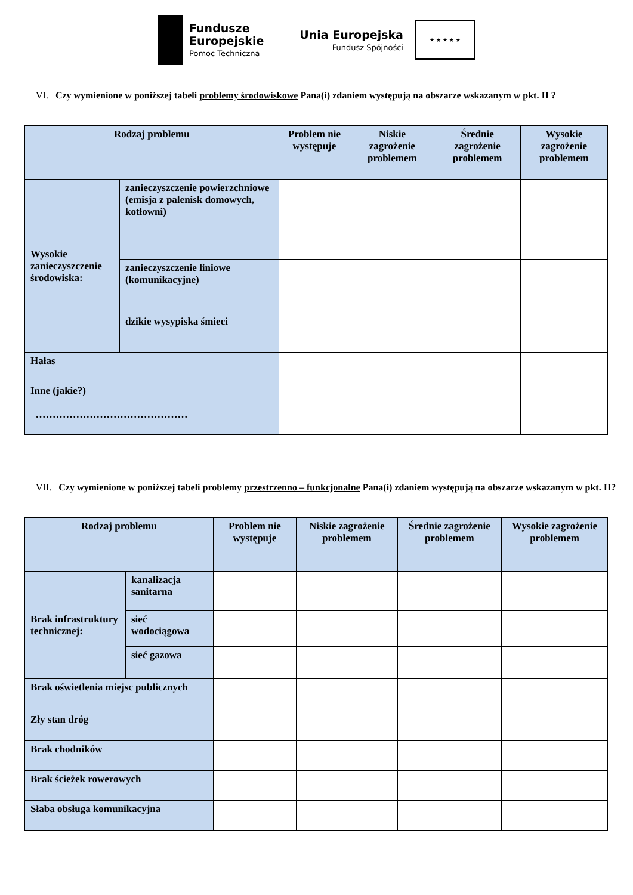Fundusze
Europejskie
Pomoc Techniczna
Unia Europejska
Fundusz Spójności
★ ★ ★ ★ ★
VI. Czy wymienione w poniższej tabeli problemy środowiskowe Pana(i) zdaniem występują na obszarze wskazanym w pkt. II ?
| Rodzaj problemu | | Problem nie występuje | Niskie zagrożenie problemem | Średnie zagrożenie problemem | Wysokie zagrożenie problemem |
| --- | --- | --- | --- | --- | --- |
| Wysokie zanieczyszczenie środowiska: | zanieczyszczenie powierzchniowe (emisja z palenisk domowych, kotłowni) | | | | |
| | zanieczyszczenie liniowe (komunikacyjne) | | | | |
| | dzikie wysypiska śmieci | | | | |
| Hałas | | | | | |
| Inne (jakie?) ……………………………………… | | | | | |
VII. Czy wymienione w poniższej tabeli problemy przestrzenno – funkcjonalne Pana(i) zdaniem występują na obszarze wskazanym w pkt. II?
| Rodzaj problemu | | Problem nie występuje | Niskie zagrożenie problemem | Średnie zagrożenie problemem | Wysokie zagrożenie problemem |
| --- | --- | --- | --- | --- | --- |
| Brak infrastruktury technicznej: | kanalizacja sanitarna | | | | |
| | sieć wodociągowa | | | | |
| | sieć gazowa | | | | |
| Brak oświetlenia miejsc publicznych | | | | | |
| Zły stan dróg | | | | | |
| Brak chodników | | | | | |
| Brak ścieżek rowerowych | | | | | |
| Słaba obsługa komunikacyjna | | | | | |